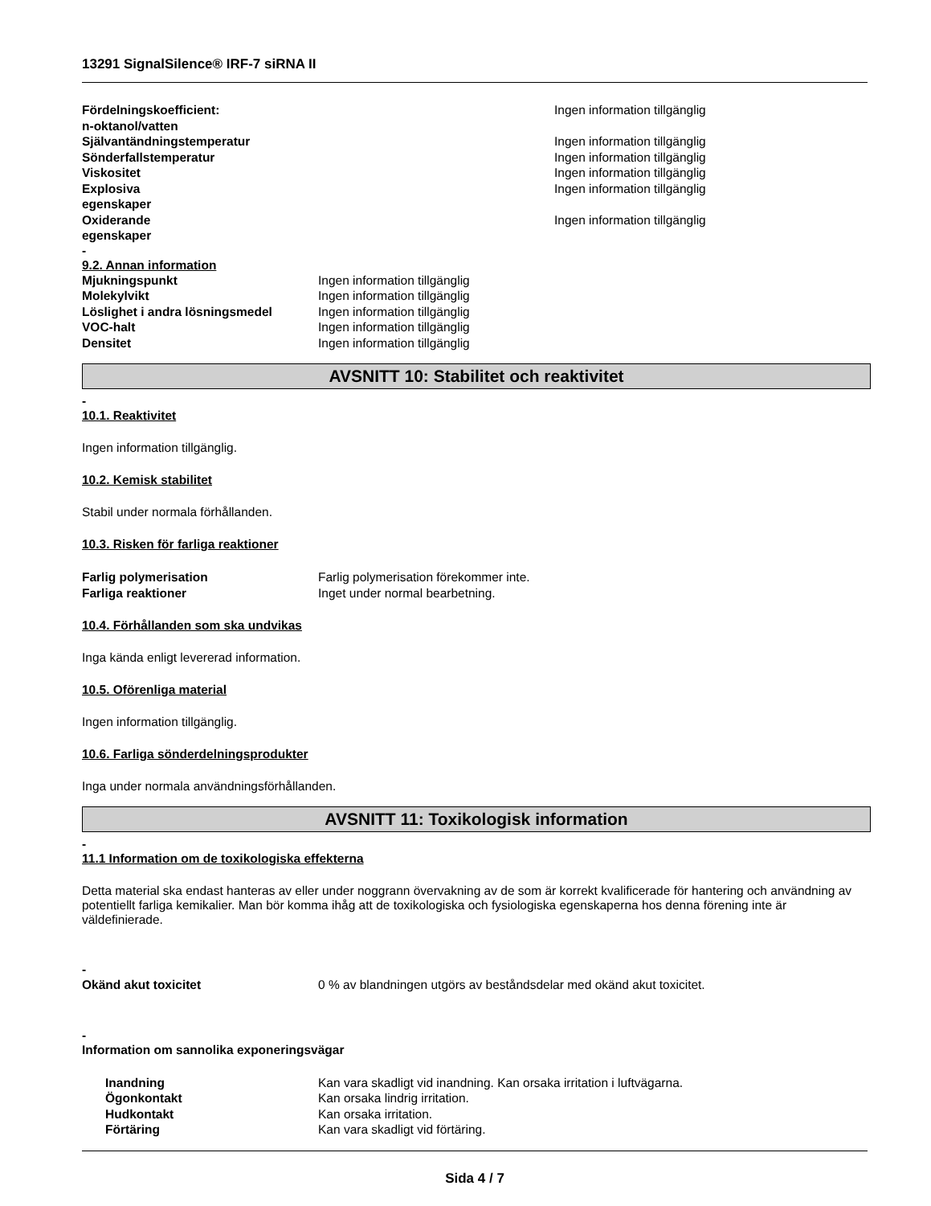13291 SignalSilence® IRF-7 siRNA II
| Fördelningskoefficient: n-oktanol/vatten | Ingen information tillgänglig |
| Självantändningstemperatur | Ingen information tillgänglig |
| Sönderfallstemperatur | Ingen information tillgänglig |
| Viskositet | Ingen information tillgänglig |
| Explosiva egenskaper | Ingen information tillgänglig |
| Oxiderande egenskaper | Ingen information tillgänglig |
-
9.2. Annan information
| Mjukningspunkt | Ingen information tillgänglig |
| Molekylvikt | Ingen information tillgänglig |
| Löslighet i andra lösningsmedel | Ingen information tillgänglig |
| VOC-halt | Ingen information tillgänglig |
| Densitet | Ingen information tillgänglig |
AVSNITT 10: Stabilitet och reaktivitet
-
10.1. Reaktivitet
Ingen information tillgänglig.
10.2. Kemisk stabilitet
Stabil under normala förhållanden.
10.3. Risken för farliga reaktioner
| Farlig polymerisation | Farlig polymerisation förekommer inte. |
| Farliga reaktioner | Inget under normal bearbetning. |
10.4. Förhållanden som ska undvikas
Inga kända enligt levererad information.
10.5. Oförenliga material
Ingen information tillgänglig.
10.6. Farliga sönderdelningsprodukter
Inga under normala användningsförhållanden.
AVSNITT 11: Toxikologisk information
-
11.1 Information om de toxikologiska effekterna
Detta material ska endast hanteras av eller under noggrann övervakning av de som är korrekt kvalificerade för hantering och användning av potentiellt farliga kemikalier. Man bör komma ihåg att de toxikologiska och fysiologiska egenskaperna hos denna förening inte är väldefinierade.
-
| Okänd akut toxicitet | 0 % av blandningen utgörs av beståndsdelar med okänd akut toxicitet. |
-
Information om sannolika exponeringsvägar
| Inandning | Kan vara skadligt vid inandning. Kan orsaka irritation i luftvägarna. |
| Ögonkontakt | Kan orsaka lindrig irritation. |
| Hudkontakt | Kan orsaka irritation. |
| Förtäring | Kan vara skadligt vid förtäring. |
Sida 4 / 7